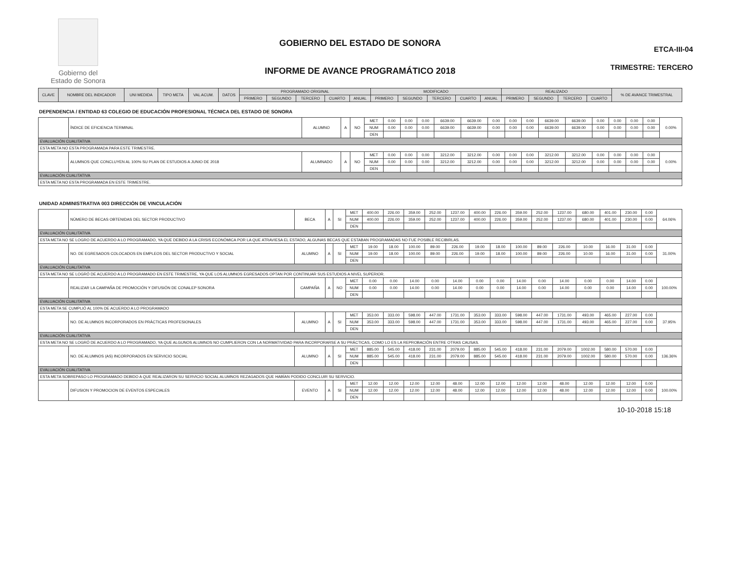Gobierno del
Estado de Sonora
GOBIERNO DEL ESTADO DE SONORA
INFORME DE AVANCE PROGRAMÁTICO 2018
ETCA-III-04
TRIMESTRE: TERCERO
| CLAVE | NOMBRE DEL INDICADOR | UNI MEDIDA | TIPO META | VAL ACUM. | DATOS | PROGRAMADO ORIGINAL | | | | | MODIFICADO | | | | | REALIZADO | | | | % DE AVANCE TRIMESTRAL |
| --- | --- | --- | --- | --- | --- | --- | --- | --- | --- | --- | --- | --- | --- | --- | --- | --- | --- | --- | --- | --- |
| | | | | | | PRIMERO | SEGUNDO | TERCERO | CUARTO | ANUAL | PRIMERO | SEGUNDO | TERCERO | CUARTO | ANUAL | PRIMERO | SEGUNDO | TERCERO | CUARTO | |
DEPENDENCIA / ENTIDAD 63 COLEGIO DE EDUCACIÓN PROFESIONAL TÉCNICA DEL ESTADO DE SONORA
| | ÍNDICE DE EFICIENCIA TERMINAL | ALUMNO | A | NO | MET | 0.00 | 0.00 | 0.00 | 6639.00 | 6639.00 | 0.00 | 0.00 | 0.00 | 6639.00 | 6639.00 | 0.00 | 0.00 | 0.00 | 0.00 | 0.00% |
| | | | | | NUM | 0.00 | 0.00 | 0.00 | 6639.00 | 6639.00 | 0.00 | 0.00 | 0.00 | 6639.00 | 6639.00 | 0.00 | 0.00 | 0.00 | 0.00 | |
| | | | | | DEN | | | | | | | | | | | | | | | |
| EVALUACIÓN CUALITATIVA | | | | | | | | | | | | | | | | | | | | |
| ESTA META NO ESTA PROGRAMADA PARA ESTE TRIMESTRE. | | | | | | | | | | | | | | | | | | | | |
| | ALUMNOS QUE CONCLUYEN AL 100% SU PLAN DE ESTUDIOS A JUNIO DE 2018 | ALUMNADO | A | NO | MET | 0.00 | 0.00 | 0.00 | 3212.00 | 3212.00 | 0.00 | 0.00 | 0.00 | 3212.00 | 3212.00 | 0.00 | 0.00 | 0.00 | 0.00 | 0.00% |
| | | | | | NUM | 0.00 | 0.00 | 0.00 | 3212.00 | 3212.00 | 0.00 | 0.00 | 0.00 | 3212.00 | 3212.00 | 0.00 | 0.00 | 0.00 | 0.00 | |
| | | | | | DEN | | | | | | | | | | | | | | | |
| EVALUACIÓN CUALITATIVA | | | | | | | | | | | | | | | | | | | | |
| ESTA META NO ESTA PROGRAMADA EN ESTE TRIMESTRE. | | | | | | | | | | | | | | | | | | | | |
UNIDAD ADMINISTRATIVA 003 DIRECCIÓN DE VINCULACIÓN
| | NÚMERO DE BECAS OBTENIDAS DEL SECTOR PRODUCTIVO | BECA | A | SI | MET | 400.00 | 226.00 | 359.00 | 252.00 | 1237.00 | 400.00 | 226.00 | 359.00 | 252.00 | 1237.00 | 680.00 | 401.00 | 230.00 | 0.00 | 64.06% |
| | | | | | NUM | 400.00 | 226.00 | 359.00 | 252.00 | 1237.00 | 400.00 | 226.00 | 359.00 | 252.00 | 1237.00 | 680.00 | 401.00 | 230.00 | 0.00 | |
| | | | | | DEN | | | | | | | | | | | | | | | |
| EVALUACIÓN CUALITATIVA | | | | | | | | | | | | | | | | | | | | |
| ESTA META NO SE LOGRO DE ACUERDO A LO PROGRAMADO, YA QUE DEBIDO A LA CRISIS ECONÓMICA POR LA QUE ATRAVIESA EL ESTADO, ALGUNAS BECAS QUE ESTABAN PROGRAMADAS NO FUE POSIBLE RECIBIRLAS. | | | | | | | | | | | | | | | | | | | | |
| | NO. DE EGRESADOS COLOCADOS EN EMPLEOS DEL SECTOR PRODUCTIVO Y SOCIAL | ALUMNO | A | SI | MET | 19.00 | 18.00 | 100.00 | 89.00 | 226.00 | 19.00 | 18.00 | 100.00 | 89.00 | 226.00 | 10.00 | 16.00 | 31.00 | 0.00 | 31.00% |
| | | | | | NUM | 19.00 | 18.00 | 100.00 | 89.00 | 226.00 | 19.00 | 18.00 | 100.00 | 89.00 | 226.00 | 10.00 | 16.00 | 31.00 | 0.00 | |
| | | | | | DEN | | | | | | | | | | | | | | | |
| EVALUACIÓN CUALITATIVA | | | | | | | | | | | | | | | | | | | | |
| ESTA META NO SE LOGRÓ DE ACUERDO A LO PROGRAMADO EN ESTE TRIMESTRE, YA QUE LOS ALUMNOS EGRESADOS OPTAN POR CONTINUAR SUS ESTUDIOS A NIVEL SUPERIOR. | | | | | | | | | | | | | | | | | | | | |
| | REALIZAR LA CAMPAÑA DE PROMOCIÓN Y DIFUSIÓN DE CONALEP SONORA | CAMPAÑA | A | NO | MET | 0.00 | 0.00 | 14.00 | 0.00 | 14.00 | 0.00 | 0.00 | 14.00 | 0.00 | 14.00 | 0.00 | 0.00 | 14.00 | 0.00 | 100.00% |
| | | | | | NUM | 0.00 | 0.00 | 14.00 | 0.00 | 14.00 | 0.00 | 0.00 | 14.00 | 0.00 | 14.00 | 0.00 | 0.00 | 14.00 | 0.00 | |
| | | | | | DEN | | | | | | | | | | | | | | | |
| EVALUACIÓN CUALITATIVA | | | | | | | | | | | | | | | | | | | | |
| ESTA META SE CUMPLIÓ AL 100% DE ACUERDO A LO PROGRAMADO | | | | | | | | | | | | | | | | | | | | |
| | NO. DE ALUMNOS INCORPORADOS EN PRÁCTICAS PROFESIONALES | ALUMNO | A | SI | MET | 353.00 | 333.00 | 598.00 | 447.00 | 1731.00 | 353.00 | 333.00 | 598.00 | 447.00 | 1731.00 | 493.00 | 465.00 | 227.00 | 0.00 | 37.95% |
| | | | | | NUM | 353.00 | 333.00 | 598.00 | 447.00 | 1731.00 | 353.00 | 333.00 | 598.00 | 447.00 | 1731.00 | 493.00 | 465.00 | 227.00 | 0.00 | |
| | | | | | DEN | | | | | | | | | | | | | | | |
| EVALUACIÓN CUALITATIVA | | | | | | | | | | | | | | | | | | | | |
| ESTA META NO SE LOGRÓ DE ACUERDO A LO PROGRAMADO, YA QUE ALGUNOS ALUMNOS NO CUMPLIERON CON LA NORMATIVIDAD PARA INCORPORARSE A SU PRÁCTICAS, COMO LO ES LA REPROBACIÓN ENTRE OTRAS CAUSAS. | | | | | | | | | | | | | | | | | | | | |
| | NO. DE ALUMNOS (AS) INCORPORADOS EN SERVICIO SOCIAL | ALUMNO | A | SI | MET | 885.00 | 545.00 | 418.00 | 231.00 | 2079.00 | 885.00 | 545.00 | 418.00 | 231.00 | 2079.00 | 1002.00 | 580.00 | 570.00 | 0.00 | 136.36% |
| | | | | | NUM | 885.00 | 545.00 | 418.00 | 231.00 | 2079.00 | 885.00 | 545.00 | 418.00 | 231.00 | 2079.00 | 1002.00 | 580.00 | 570.00 | 0.00 | |
| | | | | | DEN | | | | | | | | | | | | | | | |
| EVALUACIÓN CUALITATIVA | | | | | | | | | | | | | | | | | | | | |
| ESTA META SOBREPASO LO PROGRAMADO DEBIDO A QUE REALIZARON SU SERVICIO SOCIAL ALUMNOS REZAGADOS QUE HABÍAN PODIDO CONCLUIR SU SERVICIO. | | | | | | | | | | | | | | | | | | | | |
| | DIFUSION Y PROMOCION DE EVENTOS ESPECIALES | EVENTO | A | SI | MET | 12.00 | 12.00 | 12.00 | 12.00 | 48.00 | 12.00 | 12.00 | 12.00 | 12.00 | 48.00 | 12.00 | 12.00 | 12.00 | 0.00 | 100.00% |
| | | | | | NUM | 12.00 | 12.00 | 12.00 | 12.00 | 48.00 | 12.00 | 12.00 | 12.00 | 12.00 | 48.00 | 12.00 | 12.00 | 12.00 | 0.00 | |
| | | | | | DEN | | | | | | | | | | | | | | | |
10-10-2018 15:18